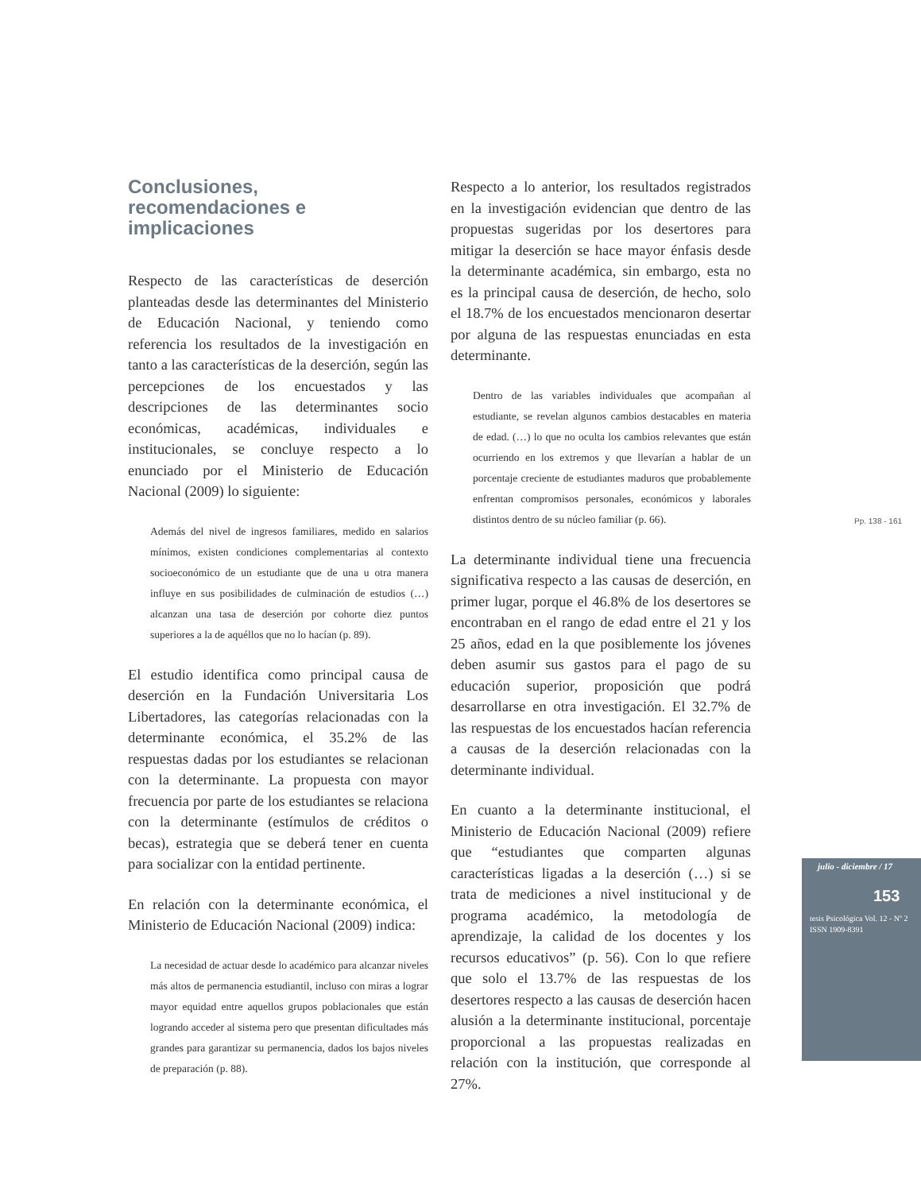Conclusiones,
recomendaciones e
implicaciones
Respecto de las características de deserción planteadas desde las determinantes del Ministerio de Educación Nacional, y teniendo como referencia los resultados de la investigación en tanto a las características de la deserción, según las percepciones de los encuestados y las descripciones de las determinantes socio económicas, académicas, individuales e institucionales, se concluye respecto a lo enunciado por el Ministerio de Educación Nacional (2009) lo siguiente:
Además del nivel de ingresos familiares, medido en salarios mínimos, existen condiciones complementarias al contexto socioeconómico de un estudiante que de una u otra manera influye en sus posibilidades de culminación de estudios (…) alcanzan una tasa de deserción por cohorte diez puntos superiores a la de aquéllos que no lo hacían (p. 89).
El estudio identifica como principal causa de deserción en la Fundación Universitaria Los Libertadores, las categorías relacionadas con la determinante económica, el 35.2% de las respuestas dadas por los estudiantes se relacionan con la determinante. La propuesta con mayor frecuencia por parte de los estudiantes se relaciona con la determinante (estímulos de créditos o becas), estrategia que se deberá tener en cuenta para socializar con la entidad pertinente.
En relación con la determinante económica, el Ministerio de Educación Nacional (2009) indica:
La necesidad de actuar desde lo académico para alcanzar niveles más altos de permanencia estudiantil, incluso con miras a lograr mayor equidad entre aquellos grupos poblacionales que están logrando acceder al sistema pero que presentan dificultades más grandes para garantizar su permanencia, dados los bajos niveles de preparación (p. 88).
Respecto a lo anterior, los resultados registrados en la investigación evidencian que dentro de las propuestas sugeridas por los desertores para mitigar la deserción se hace mayor énfasis desde la determinante académica, sin embargo, esta no es la principal causa de deserción, de hecho, solo el 18.7% de los encuestados mencionaron desertar por alguna de las respuestas enunciadas en esta determinante.
Dentro de las variables individuales que acompañan al estudiante, se revelan algunos cambios destacables en materia de edad. (…) lo que no oculta los cambios relevantes que están ocurriendo en los extremos y que llevarían a hablar de un porcentaje creciente de estudiantes maduros que probablemente enfrentan compromisos personales, económicos y laborales distintos dentro de su núcleo familiar (p. 66).
La determinante individual tiene una frecuencia significativa respecto a las causas de deserción, en primer lugar, porque el 46.8% de los desertores se encontraban en el rango de edad entre el 21 y los 25 años, edad en la que posiblemente los jóvenes deben asumir sus gastos para el pago de su educación superior, proposición que podrá desarrollarse en otra investigación. El 32.7% de las respuestas de los encuestados hacían referencia a causas de la deserción relacionadas con la determinante individual.
En cuanto a la determinante institucional, el Ministerio de Educación Nacional (2009) refiere que “estudiantes que comparten algunas características ligadas a la deserción (…) si se trata de mediciones a nivel institucional y de programa académico, la metodología de aprendizaje, la calidad de los docentes y los recursos educativos” (p. 56). Con lo que refiere que solo el 13.7% de las respuestas de los desertores respecto a las causas de deserción hacen alusión a la determinante institucional, porcentaje proporcional a las propuestas realizadas en relación con la institución, que corresponde al 27%.
Pp. 138 - 161
julio - diciembre / 17
153
tesis Psicológica Vol. 12 - Nº 2
ISSN 1909-8391